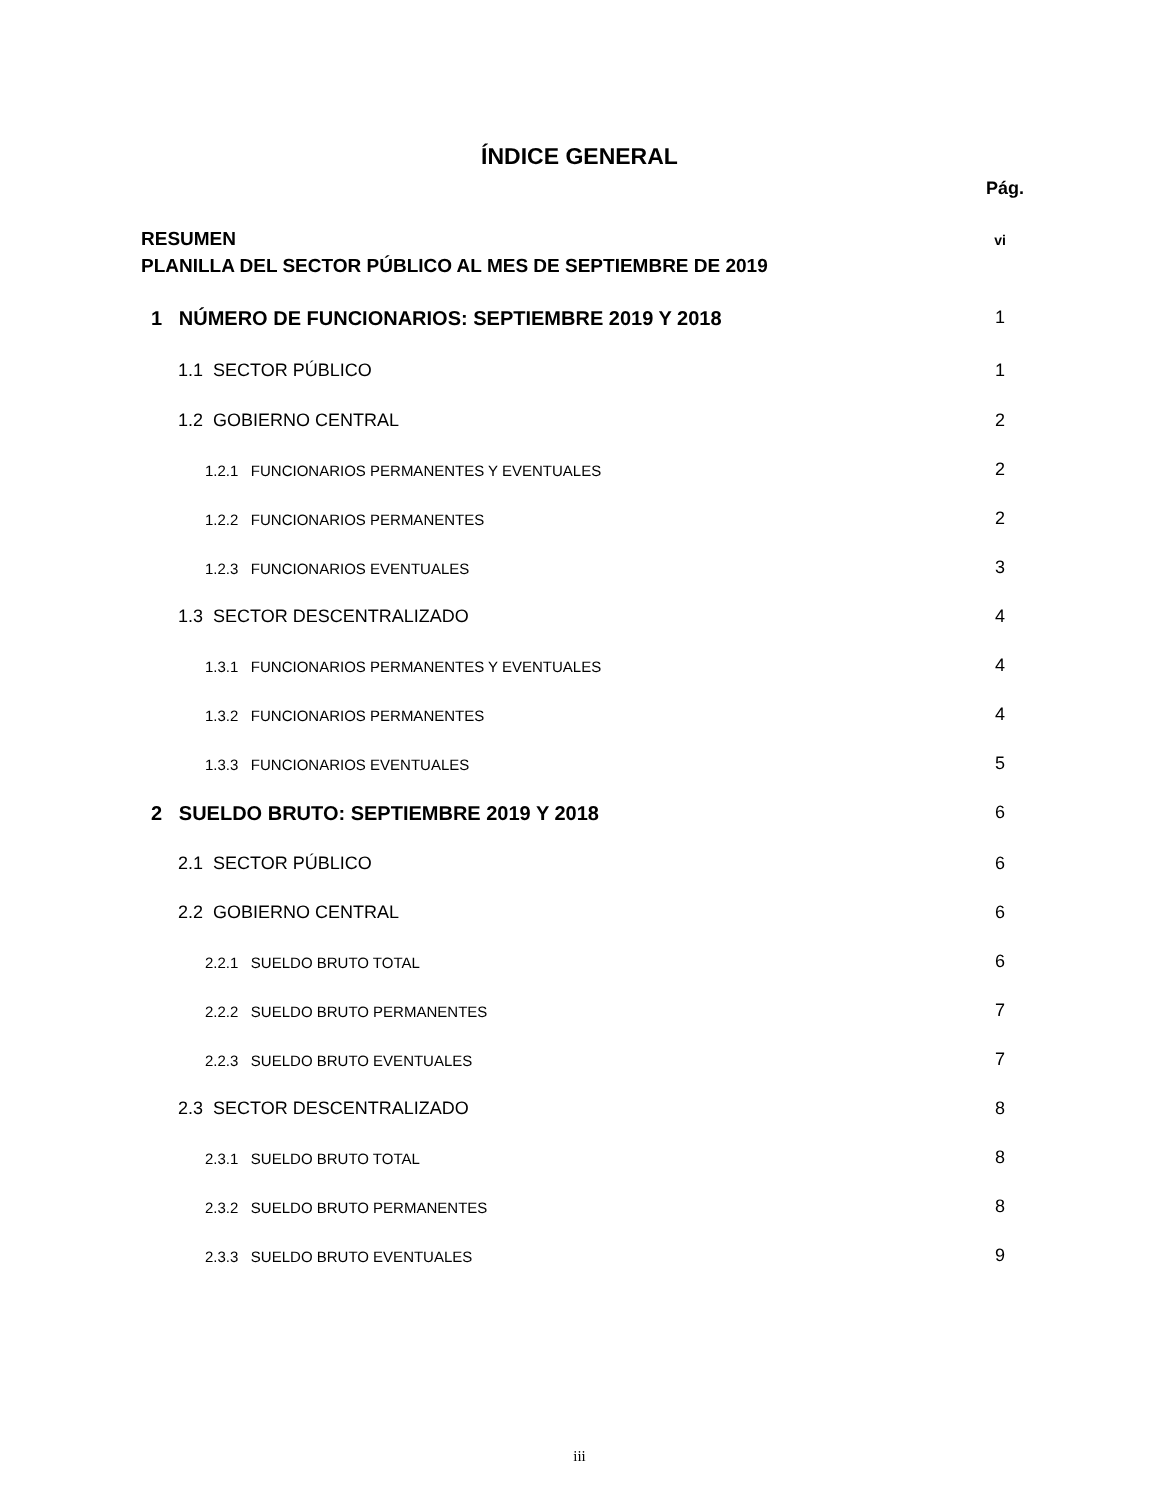ÍNDICE GENERAL
Pág.
RESUMEN vi
PLANILLA DEL SECTOR PÚBLICO AL MES DE SEPTIEMBRE DE 2019
1 NÚMERO DE FUNCIONARIOS: SEPTIEMBRE 2019 Y 2018 1
1.1 SECTOR PÚBLICO 1
1.2 GOBIERNO CENTRAL 2
1.2.1 FUNCIONARIOS PERMANENTES Y EVENTUALES 2
1.2.2 FUNCIONARIOS PERMANENTES 2
1.2.3 FUNCIONARIOS EVENTUALES 3
1.3 SECTOR DESCENTRALIZADO 4
1.3.1 FUNCIONARIOS PERMANENTES Y EVENTUALES 4
1.3.2 FUNCIONARIOS PERMANENTES 4
1.3.3 FUNCIONARIOS EVENTUALES 5
2 SUELDO BRUTO: SEPTIEMBRE 2019 Y 2018 6
2.1 SECTOR PÚBLICO 6
2.2 GOBIERNO CENTRAL 6
2.2.1 SUELDO BRUTO TOTAL 6
2.2.2 SUELDO BRUTO PERMANENTES 7
2.2.3 SUELDO BRUTO EVENTUALES 7
2.3 SECTOR DESCENTRALIZADO 8
2.3.1 SUELDO BRUTO TOTAL 8
2.3.2 SUELDO BRUTO PERMANENTES 8
2.3.3 SUELDO BRUTO EVENTUALES 9
iii